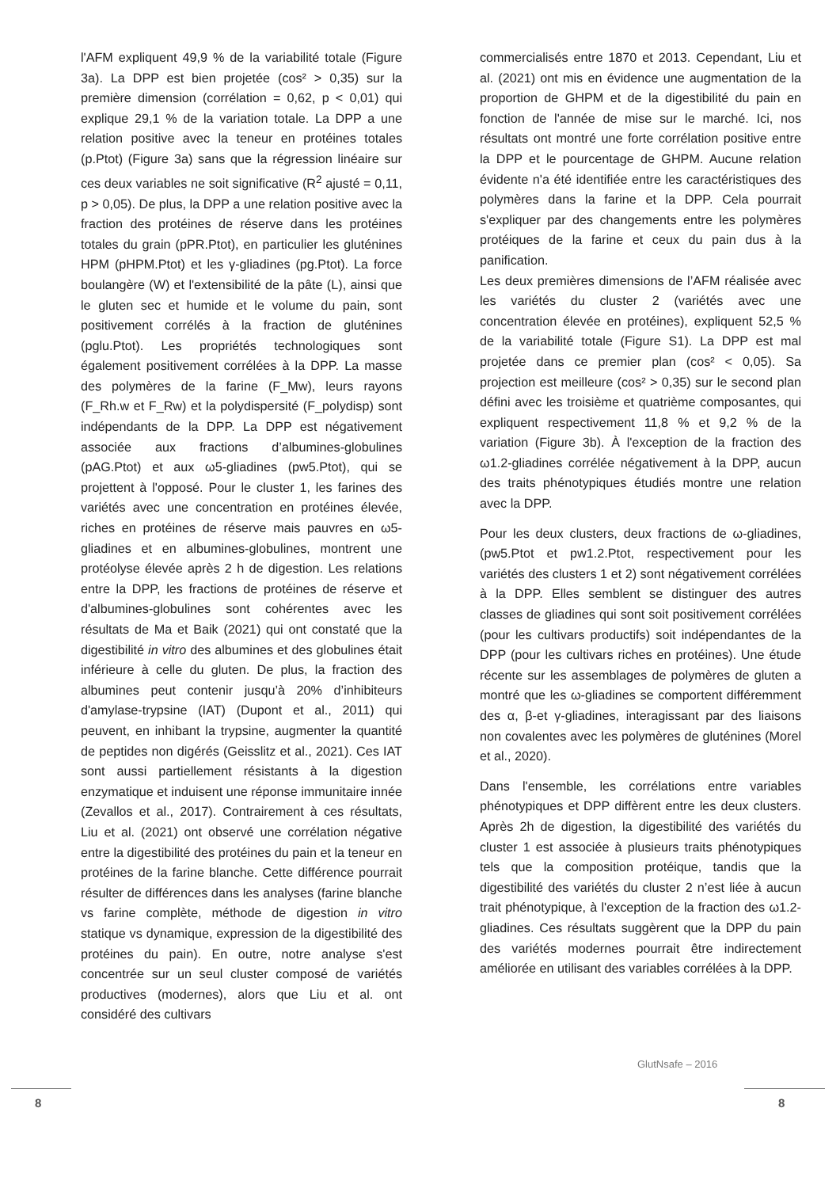l'AFM expliquent 49,9 % de la variabilité totale (Figure 3a). La DPP est bien projetée (cos² > 0,35) sur la première dimension (corrélation = 0,62, p < 0,01) qui explique 29,1 % de la variation totale. La DPP a une relation positive avec la teneur en protéines totales (p.Ptot) (Figure 3a) sans que la régression linéaire sur ces deux variables ne soit significative (R<sup>2</sup> ajusté = 0,11, p > 0,05). De plus, la DPP a une relation positive avec la fraction des protéines de réserve dans les protéines totales du grain (pPR.Ptot), en particulier les gluténines HPM (pHPM.Ptot) et les γ-gliadines (pg.Ptot). La force boulangère (W) et l'extensibilité de la pâte (L), ainsi que le gluten sec et humide et le volume du pain, sont positivement corrélés à la fraction de gluténines (pglu.Ptot). Les propriétés technologiques sont également positivement corrélées à la DPP. La masse des polymères de la farine (F_Mw), leurs rayons (F_Rh.w et F_Rw) et la polydispersité (F_polydisp) sont indépendants de la DPP. La DPP est négativement associée aux fractions d’albumines-globulines (pAG.Ptot) et aux ω5-gliadines (pw5.Ptot), qui se projettent à l'opposé. Pour le cluster 1, les farines des variétés avec une concentration en protéines élevée, riches en protéines de réserve mais pauvres en ω5-gliadines et en albumines-globulines, montrent une protéolyse élevée après 2 h de digestion. Les relations entre la DPP, les fractions de protéines de réserve et d'albumines-globulines sont cohérentes avec les résultats de Ma et Baik (2021) qui ont constaté que la digestibilité in vitro des albumines et des globulines était inférieure à celle du gluten. De plus, la fraction des albumines peut contenir jusqu’à 20% d’inhibiteurs d'amylase-trypsine (IAT) (Dupont et al., 2011) qui peuvent, en inhibant la trypsine, augmenter la quantité de peptides non digérés (Geisslitz et al., 2021). Ces IAT sont aussi partiellement résistants à la digestion enzymatique et induisent une réponse immunitaire innée (Zevallos et al., 2017). Contrairement à ces résultats, Liu et al. (2021) ont observé une corrélation négative entre la digestibilité des protéines du pain et la teneur en protéines de la farine blanche. Cette différence pourrait résulter de différences dans les analyses (farine blanche vs farine complète, méthode de digestion in vitro statique vs dynamique, expression de la digestibilité des protéines du pain). En outre, notre analyse s'est concentrée sur un seul cluster composé de variétés productives (modernes), alors que Liu et al. ont considéré des cultivars
commercialisés entre 1870 et 2013. Cependant, Liu et al. (2021) ont mis en évidence une augmentation de la proportion de GHPM et de la digestibilité du pain en fonction de l'année de mise sur le marché. Ici, nos résultats ont montré une forte corrélation positive entre la DPP et le pourcentage de GHPM. Aucune relation évidente n'a été identifiée entre les caractéristiques des polymères dans la farine et la DPP. Cela pourrait s'expliquer par des changements entre les polymères protéiques de la farine et ceux du pain dus à la panification.
Les deux premières dimensions de l’AFM réalisée avec les variétés du cluster 2 (variétés avec une concentration élevée en protéines), expliquent 52,5 % de la variabilité totale (Figure S1). La DPP est mal projetée dans ce premier plan (cos² < 0,05). Sa projection est meilleure (cos² > 0,35) sur le second plan défini avec les troisième et quatrième composantes, qui expliquent respectivement 11,8 % et 9,2 % de la variation (Figure 3b). À l'exception de la fraction des ω1.2-gliadines corrélée négativement à la DPP, aucun des traits phénotypiques étudiés montre une relation avec la DPP.
Pour les deux clusters, deux fractions de ω-gliadines, (pw5.Ptot et pw1.2.Ptot, respectivement pour les variétés des clusters 1 et 2) sont négativement corrélées à la DPP. Elles semblent se distinguer des autres classes de gliadines qui sont soit positivement corrélées (pour les cultivars productifs) soit indépendantes de la DPP (pour les cultivars riches en protéines). Une étude récente sur les assemblages de polymères de gluten a montré que les ω-gliadines se comportent différemment des α, β-et γ-gliadines, interagissant par des liaisons non covalentes avec les polymères de gluténines (Morel et al., 2020).
Dans l'ensemble, les corrélations entre variables phénotypiques et DPP diffèrent entre les deux clusters. Après 2h de digestion, la digestibilité des variétés du cluster 1 est associée à plusieurs traits phénotypiques tels que la composition protéique, tandis que la digestibilité des variétés du cluster 2 n’est liée à aucun trait phénotypique, à l'exception de la fraction des ω1.2-gliadines. Ces résultats suggèrent que la DPP du pain des variétés modernes pourrait être indirectement améliorée en utilisant des variables corrélées à la DPP.
GlutNsafe – 2016
8 8